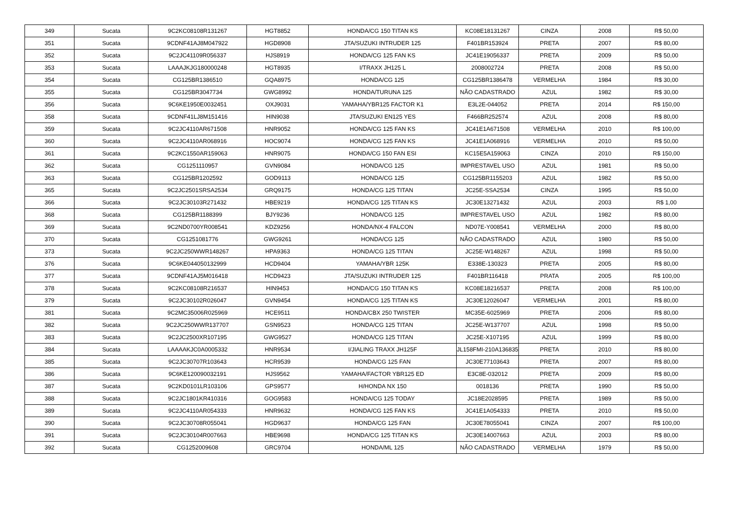| 349 | Sucata | 9C2KC08108R131267 | HGT8852 | HONDA/CG 150 TITAN KS | KC08E18131267 | CINZA | 2008 | R$ 50,00 |
| 351 | Sucata | 9CDNF41AJ8M047922 | HGD8908 | JTA/SUZUKI INTRUDER 125 | F401BR153924 | PRETA | 2007 | R$ 80,00 |
| 352 | Sucata | 9C2JC41109R056337 | HJS8919 | HONDA/CG 125 FAN KS | JC41E19056337 | PRETA | 2009 | R$ 50,00 |
| 353 | Sucata | LAAAJKJG180000248 | HGT8935 | I/TRAXX JH125 L | 2008002724 | PRETA | 2008 | R$ 50,00 |
| 354 | Sucata | CG125BR1386510 | GQA8975 | HONDA/CG 125 | CG125BR1386478 | VERMELHA | 1984 | R$ 30,00 |
| 355 | Sucata | CG125BR3047734 | GWG8992 | HONDA/TURUNA 125 | NÃO CADASTRADO | AZUL | 1982 | R$ 30,00 |
| 356 | Sucata | 9C6KE1950E0032451 | OXJ9031 | YAMAHA/YBR125 FACTOR K1 | E3L2E-044052 | PRETA | 2014 | R$ 150,00 |
| 358 | Sucata | 9CDNF41LJ8M151416 | HIN9038 | JTA/SUZUKI EN125 YES | F466BR252574 | AZUL | 2008 | R$ 80,00 |
| 359 | Sucata | 9C2JC4110AR671508 | HNR9052 | HONDA/CG 125 FAN KS | JC41E1A671508 | VERMELHA | 2010 | R$ 100,00 |
| 360 | Sucata | 9C2JC4110AR068916 | HOC9074 | HONDA/CG 125 FAN KS | JC41E1A068916 | VERMELHA | 2010 | R$ 50,00 |
| 361 | Sucata | 9C2KC1550AR159063 | HNR9075 | HONDA/CG 150 FAN ESI | KC15E5A159063 | CINZA | 2010 | R$ 150,00 |
| 362 | Sucata | CG1251110957 | GVN9084 | HONDA/CG 125 | IMPRESTAVEL USO | AZUL | 1981 | R$ 50,00 |
| 363 | Sucata | CG125BR1202592 | GOD9113 | HONDA/CG 125 | CG125BR1155203 | AZUL | 1982 | R$ 50,00 |
| 365 | Sucata | 9C2JC2501SRSA2534 | GRQ9175 | HONDA/CG 125 TITAN | JC25E-SSA2534 | CINZA | 1995 | R$ 50,00 |
| 366 | Sucata | 9C2JC30103R271432 | HBE9219 | HONDA/CG 125 TITAN KS | JC30E13271432 | AZUL | 2003 | R$ 1,00 |
| 368 | Sucata | CG125BR1188399 | BJY9236 | HONDA/CG 125 | IMPRESTAVEL USO | AZUL | 1982 | R$ 80,00 |
| 369 | Sucata | 9C2ND0700YR008541 | KDZ9256 | HONDA/NX-4 FALCON | ND07E-Y008541 | VERMELHA | 2000 | R$ 80,00 |
| 370 | Sucata | CG1251081776 | GWG9261 | HONDA/CG 125 | NÃO CADASTRADO | AZUL | 1980 | R$ 50,00 |
| 373 | Sucata | 9C2JC250WWR148267 | HPA9363 | HONDA/CG 125 TITAN | JC25E-W148267 | AZUL | 1998 | R$ 50,00 |
| 376 | Sucata | 9C6KE044050132999 | HCD9404 | YAMAHA/YBR 125K | E338E-130323 | PRETA | 2005 | R$ 80,00 |
| 377 | Sucata | 9CDNF41AJ5M016418 | HCD9423 | JTA/SUZUKI INTRUDER 125 | F401BR116418 | PRATA | 2005 | R$ 100,00 |
| 378 | Sucata | 9C2KC08108R216537 | HIN9453 | HONDA/CG 150 TITAN KS | KC08E18216537 | PRETA | 2008 | R$ 100,00 |
| 379 | Sucata | 9C2JC30102R026047 | GVN9454 | HONDA/CG 125 TITAN KS | JC30E12026047 | VERMELHA | 2001 | R$ 80,00 |
| 381 | Sucata | 9C2MC35006R025969 | HCE9511 | HONDA/CBX 250 TWISTER | MC35E-6025969 | PRETA | 2006 | R$ 80,00 |
| 382 | Sucata | 9C2JC250WWR137707 | GSN9523 | HONDA/CG 125 TITAN | JC25E-W137707 | AZUL | 1998 | R$ 50,00 |
| 383 | Sucata | 9C2JC2500XR107195 | GWG9527 | HONDA/CG 125 TITAN | JC25E-X107195 | AZUL | 1999 | R$ 80,00 |
| 384 | Sucata | LAAAAKJC0A0005332 | HNR9534 | I/JIALING TRAXX JH125F | JL158FMI-210A136835 | PRETA | 2010 | R$ 80,00 |
| 385 | Sucata | 9C2JC30707R103643 | HCR9539 | HONDA/CG 125 FAN | JC30E77103643 | PRETA | 2007 | R$ 80,00 |
| 386 | Sucata | 9C6KE120090032191 | HJS9562 | YAMAHA/FACTOR YBR125 ED | E3C8E-032012 | PRETA | 2009 | R$ 80,00 |
| 387 | Sucata | 9C2KD0101LR103106 | GPS9577 | H/HONDA NX 150 | 0018136 | PRETA | 1990 | R$ 50,00 |
| 388 | Sucata | 9C2JC1801KR410316 | GOG9583 | HONDA/CG 125 TODAY | JC18E2028595 | PRETA | 1989 | R$ 50,00 |
| 389 | Sucata | 9C2JC4110AR054333 | HNR9632 | HONDA/CG 125 FAN KS | JC41E1A054333 | PRETA | 2010 | R$ 50,00 |
| 390 | Sucata | 9C2JC30708R055041 | HGD9637 | HONDA/CG 125 FAN | JC30E78055041 | CINZA | 2007 | R$ 100,00 |
| 391 | Sucata | 9C2JC30104R007663 | HBE9698 | HONDA/CG 125 TITAN KS | JC30E14007663 | AZUL | 2003 | R$ 80,00 |
| 392 | Sucata | CG1252009608 | GRC9704 | HONDA/ML 125 | NÃO CADASTRADO | VERMELHA | 1979 | R$ 50,00 |